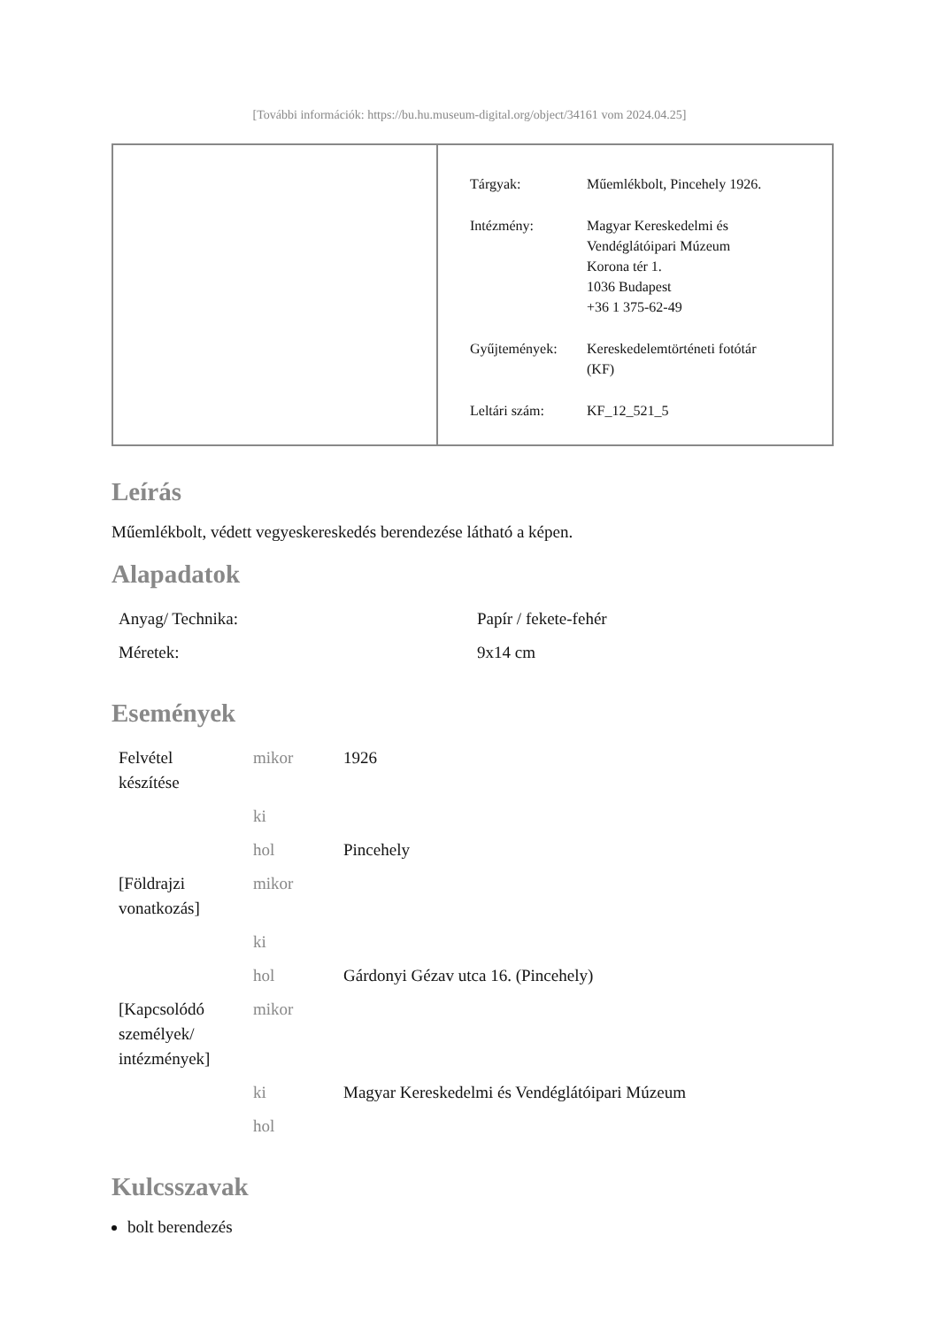[További információk: https://bu.hu.museum-digital.org/object/34161 vom 2024.04.25]
| Tárgyak: | Műemlékbolt, Pincehely 1926. |
| Intézmény: | Magyar Kereskedelmi és Vendéglátóipari Múzeum Korona tér 1. 1036 Budapest +36 1 375-62-49 |
| Gyűjtemények: | Kereskedelemtörténeti fotótár (KF) |
| Leltári szám: | KF_12_521_5 |
Leírás
Műemlékbolt, védett vegyeskereskedés berendezése látható a képen.
Alapadatok
| Anyag/ Technika: | Papír / fekete-fehér |
| Méretek: | 9x14 cm |
Események
| Felvétel készítése | mikor | 1926 |
| | ki | |
| | hol | Pincehely |
| [Földrajzi vonatkozás] | mikor | |
| | ki | |
| | hol | Gárdonyi Gézav utca 16. (Pincehely) |
| [Kapcsolódó személyek/ intézmények] | mikor | |
| | ki | Magyar Kereskedelmi és Vendéglátóipari Múzeum |
| | hol | |
Kulcsszavak
bolt berendezés